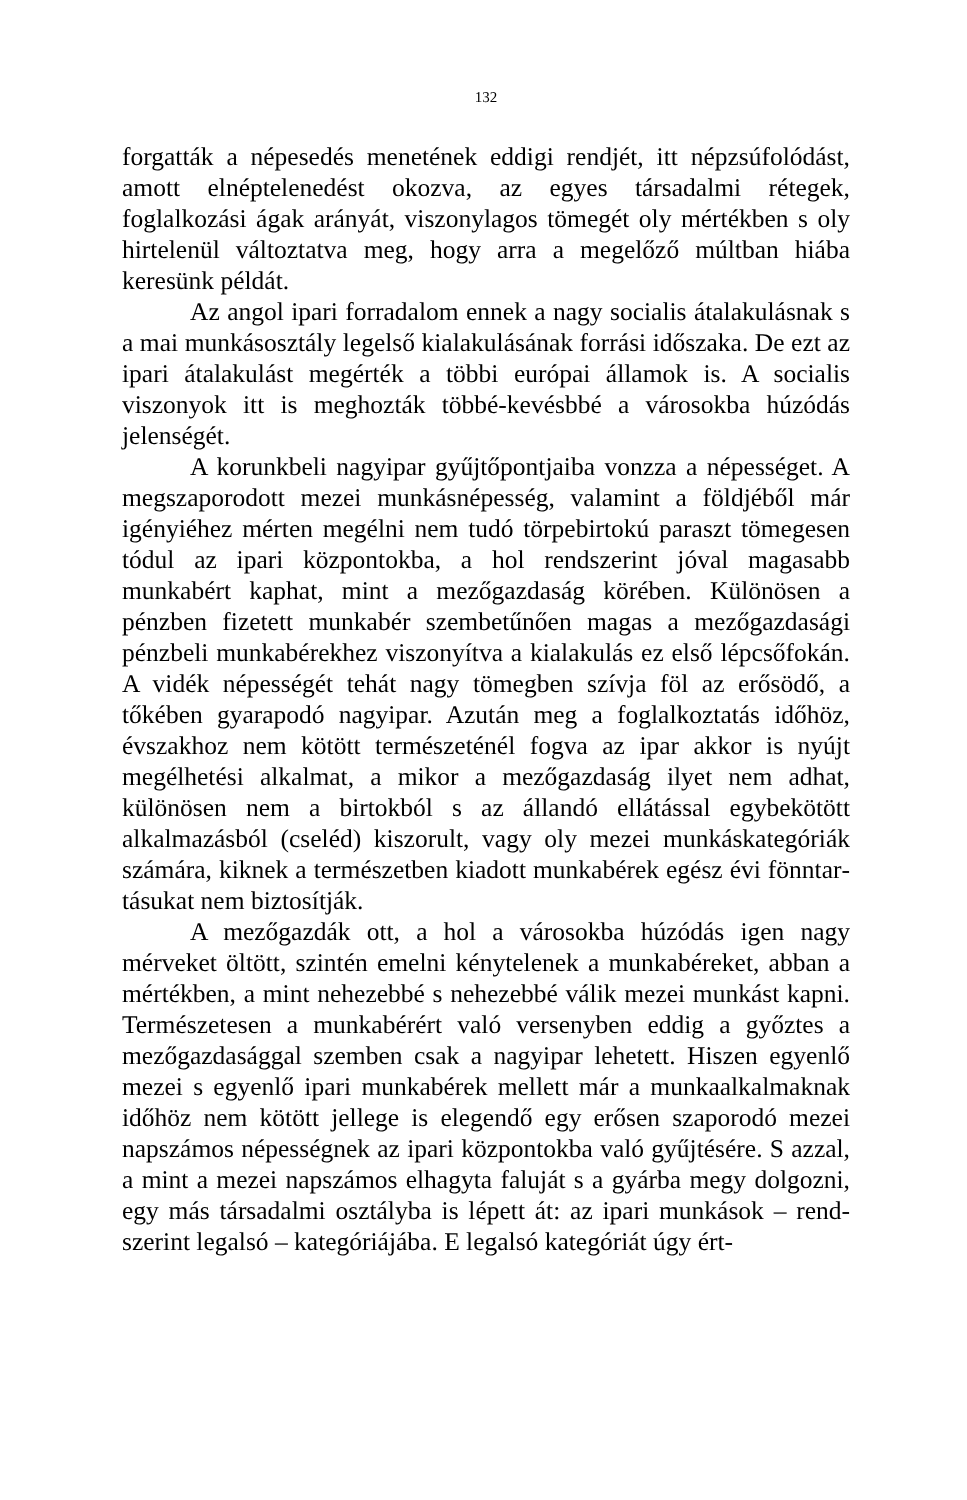132
forgatták a népesedés menetének eddigi rendjét, itt népzsú­folódást, amott elnéptelenedést okozva, az egyes társadalmi rétegek, foglalkozási ágak arányát, viszonylagos tömegét oly mértékben s oly hirtelenül változtatva meg, hogy arra a meg­előző múltban hiába keresünk példát.
Az angol ipari forradalom ennek a nagy socialis átalaku­lásnak s a mai munkásosztály legelső kialakulásának forrási időszaka. De ezt az ipari átalakulást megérték a többi európai államok is. A socialis viszonyok itt is meghozták többé-kevésbbé a városokba húzódás jelenségét.
A korunkbeli nagyipar gyűjtőpontjaiba vonzza a népessé­get. A megszaporodott mezei munkásnépesség, valamint a föld­jéből már igényiéhez mérten megélni nem tudó törpebirtokú paraszt tömegesen tódul az ipari központokba, a hol rendszerint jóval magasabb munkabért kaphat, mint a mezőgazdaság kö­rében. Különösen a pénzben fizetett munkabér szembetűnően magas a mezőgazdasági pénzbeli munkabérekhez viszonyítva a kialakulás ez első lépcsőfokán. A vidék népességét tehát nagy tömegben szívja föl az erősödő, a tőkében gyarapodó nagyipar. Azután meg a foglalkoztatás időhöz, évszakhoz nem kötött ter­mészeténél fogva az ipar akkor is nyújt megélhetési alkalmat, a mikor a mezőgazdaság ilyet nem adhat, különösen nem a birtokból s az állandó ellátással egybekötött alkalmazásból (cseléd) kiszorult, vagy oly mezei munkáskategóriák számára, kiknek a természetben kiadott munkabérek egész évi fönntar­tásukat nem biztosítják.
A mezőgazdák ott, a hol a városokba húzódás igen nagy mérveket öltött, szintén emelni kénytelenek a munkabéreket, abban a mértékben, a mint nehezebbé s nehezebbé válik mezei munkást kapni. Természetesen a munkabérért való versenyben eddig a győztes a mezőgazdasággal szemben csak a nagyipar lehetett. Hiszen egyenlő mezei s egyenlő ipari munkabérek mel­lett már a munkaalkalmaknak időhöz nem kötött jellege is elegendő egy erősen szaporodó mezei napszámos népességnek az ipari központokba való gyűjtésére. S azzal, a mint a mezei napszámos elhagyta faluját s a gyárba megy dolgozni, egy más társadalmi osztályba is lépett át: az ipari munkások – rend­szerint legalsó – kategóriájába. E legalsó kategóriát úgy ért-